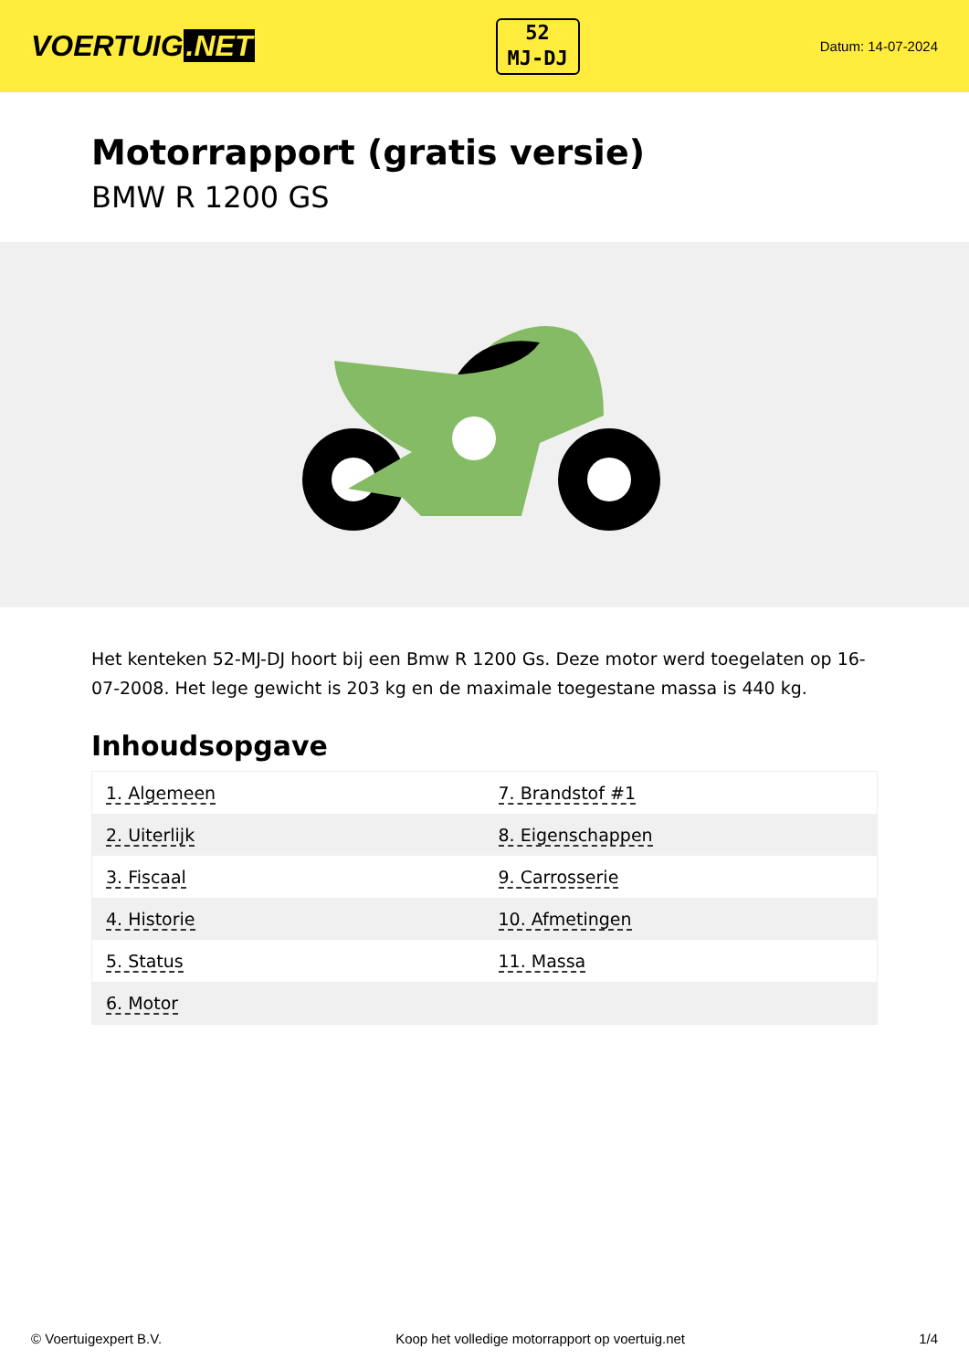VOERTUIG.NET
52
MJ-DJ
Datum: 14-07-2024
Motorrapport (gratis versie)
BMW R 1200 GS
Het kenteken 52-MJ-DJ hoort bij een Bmw R 1200 Gs. Deze motor werd toegelaten op 16-07-2008. Het lege gewicht is 203 kg en de maximale toegestane massa is 440 kg.
Inhoudsopgave
| 1. Algemeen | 7. Brandstof #1 |
| 2. Uiterlijk | 8. Eigenschappen |
| 3. Fiscaal | 9. Carrosserie |
| 4. Historie | 10. Afmetingen |
| 5. Status | 11. Massa |
| 6. Motor | |
© Voertuigexpert B.V. Koop het volledige motorrapport op voertuig.net 1/4